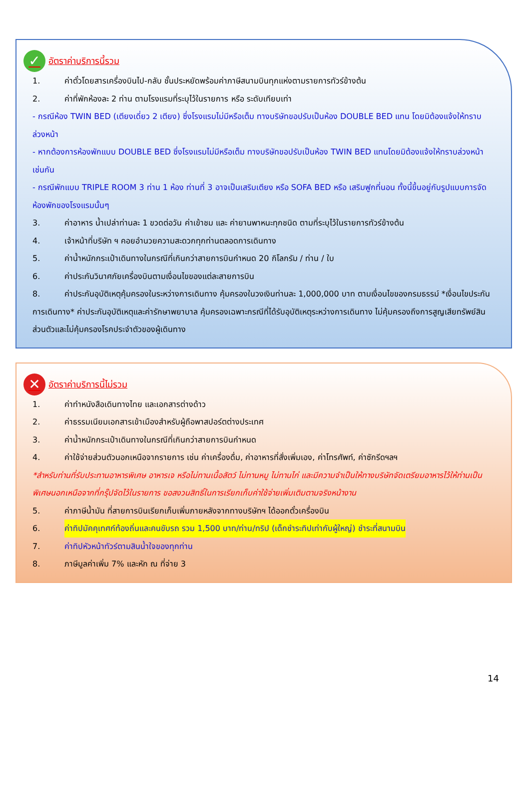✓ อัตราค่าบริการนี้รวม
1. ค่าตั๋วโดยสารเครื่องบินไป-กลับ ชั้นประหยัดพร้อมค่าภาษีสนามบินทุกแห่งตามรายการทัวร์ข้างต้น
2. ค่าที่พักห้องละ 2 ท่าน ตามโรงแรมที่ระบุไว้ในรายการ หรือ ระดับเทียบเท่า
- กรณีห้อง TWIN BED (เตียงเดี่ยว 2 เตียง) ซึ่งโรงแรมไม่มีหรือเต็ม ทางบริษัทขอปรับเป็นห้อง DOUBLE BED แทน โดยมิต้องแจ้งให้ทราบล่วงหน้า
- หากต้องการห้องพักแบบ DOUBLE BED ซึ่งโรงแรมไม่มีหรือเต็ม ทางบริษัทขอปรับเป็นห้อง TWIN BED แทนโดยมิต้องแจ้งให้ทราบล่วงหน้า เช่นกัน
- กรณีพักแบบ TRIPLE ROOM 3 ท่าน 1 ห้อง ท่านที่ 3 อาจเป็นเสริมเตียง หรือ SOFA BED หรือ เสริมฟูกที่นอน ทั้งนี้ขึ้นอยู่กับรูปแบบการจัดห้องพักของโรงแรมนั้นๆ
3. ค่าอาหาร น้ำเปล่าท่านละ 1 ขวดต่อวัน ค่าเข้าชม และ ค่ายานพาหนะทุกชนิด ตามที่ระบุไว้ในรายการทัวร์ข้างต้น
4. เจ้าหน้าที่บริษัท ฯ คอยอำนวยความสะดวกทุกท่านตลอดการเดินทาง
5. ค่าน้ำหนักกระเป๋าเดินทางในกรณีที่เกินกว่าสายการบินกำหนด 20 กิโลกรัม / ท่าน / ใบ
6. ค่าประกันวินาศภัยเครื่องบินตามเงื่อนไขของแต่ละสายการบิน
8. ค่าประกันอุบัติเหตุคุ้มครองในระหว่างการเดินทาง คุ้มครองในวงเงินท่านละ 1,000,000 บาท ตามเงื่อนไขของกรมธรรม์ *เงื่อนไขประกันการเดินทาง* ค่าประกันอุบัติเหตุและค่ารักษาพยาบาล คุ้มครองเฉพาะกรณีที่ได้รับอุบัติเหตุระหว่างการเดินทาง ไม่คุ้มครองถึงการสูญเสียทรัพย์สินส่วนตัวและไม่คุ้มครองโรคประจำตัวของผู้เดินทาง
✕ อัตราค่าบริการนี้ไม่รวม
1. ค่าทำหนังสือเดินทางไทย และเอกสารต่างด้าว
2. ค่าธรรมเนียมเอกสารเข้าเมืองสำหรับผู้ถือพาสปอร์ตต่างประเทศ
3. ค่าน้ำหนักกระเป๋าเดินทางในกรณีที่เกินกว่าสายการบินกำหนด
4. ค่าใช้จ่ายส่วนตัวนอกเหนือจากรายการ เช่น ค่าเครื่องดื่ม, ค่าอาหารที่สั่งเพิ่มเอง, ค่าโทรศัพท์, ค่าซักรีดฯลฯ
*สำหรับท่านที่รับประทานอาหารพิเศษ อาหารเจ หรือไม่ทานเนื้อสัตว์ ไม่ทานหมู ไม่ทานไก่ และมีความจำเป็นให้ทางบริษัทจัดเตรียมอาหารไว้ให้ท่านเป็นพิเศษนอกเหนือจากที่กรุ๊ปจัดไว้ในรายการ ขอสงวนสิทธิ์ในการเรียกเก็บค่าใช้จ่ายเพิ่มเติมตามจริงหน้างาน
5. ค่าภาษีน้ำมัน ที่สายการบินเรียกเก็บเพิ่มภายหลังจากทางบริษัทฯ ได้ออกตั๋วเครื่องบิน
6. ค่าทิปมัคคุเทศก์ท้องถิ่นและคนขับรถ รวม 1,500 บาท/ท่าน/ทริป (เด็กชำระทิปเท่ากับผู้ใหญ่) ชำระที่สนามบิน
7. ค่าทิปหัวหน้าทัวร์ตามสินน้ำใจของทุกท่าน
8. ภาษีมูลค่าเพิ่ม 7% และหัก ณ ที่จ่าย 3
14